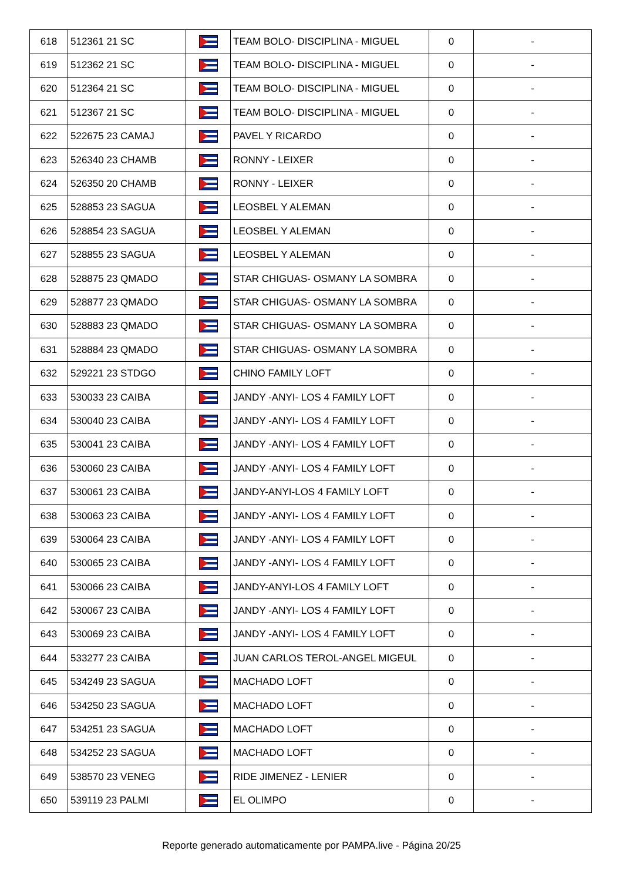| 618 | 512361 21 SC | | TEAM BOLO- DISCIPLINA - MIGUEL | 0 | - |
| 619 | 512362 21 SC | | TEAM BOLO- DISCIPLINA - MIGUEL | 0 | - |
| 620 | 512364 21 SC | | TEAM BOLO- DISCIPLINA - MIGUEL | 0 | - |
| 621 | 512367 21 SC | | TEAM BOLO- DISCIPLINA - MIGUEL | 0 | - |
| 622 | 522675 23 CAMAJ | | PAVEL Y RICARDO | 0 | - |
| 623 | 526340 23 CHAMB | | RONNY - LEIXER | 0 | - |
| 624 | 526350 20 CHAMB | | RONNY - LEIXER | 0 | - |
| 625 | 528853 23 SAGUA | | LEOSBEL Y ALEMAN | 0 | - |
| 626 | 528854 23 SAGUA | | LEOSBEL Y ALEMAN | 0 | - |
| 627 | 528855 23 SAGUA | | LEOSBEL Y ALEMAN | 0 | - |
| 628 | 528875 23 QMADO | | STAR CHIGUAS- OSMANY LA SOMBRA | 0 | - |
| 629 | 528877 23 QMADO | | STAR CHIGUAS- OSMANY LA SOMBRA | 0 | - |
| 630 | 528883 23 QMADO | | STAR CHIGUAS- OSMANY LA SOMBRA | 0 | - |
| 631 | 528884 23 QMADO | | STAR CHIGUAS- OSMANY LA SOMBRA | 0 | - |
| 632 | 529221 23 STDGO | | CHINO FAMILY LOFT | 0 | - |
| 633 | 530033 23 CAIBA | | JANDY -ANYI- LOS 4 FAMILY LOFT | 0 | - |
| 634 | 530040 23 CAIBA | | JANDY -ANYI- LOS 4 FAMILY LOFT | 0 | - |
| 635 | 530041 23 CAIBA | | JANDY -ANYI- LOS 4 FAMILY LOFT | 0 | - |
| 636 | 530060 23 CAIBA | | JANDY -ANYI- LOS 4 FAMILY LOFT | 0 | - |
| 637 | 530061 23 CAIBA | | JANDY-ANYI-LOS 4 FAMILY LOFT | 0 | - |
| 638 | 530063 23 CAIBA | | JANDY -ANYI- LOS 4 FAMILY LOFT | 0 | - |
| 639 | 530064 23 CAIBA | | JANDY -ANYI- LOS 4 FAMILY LOFT | 0 | - |
| 640 | 530065 23 CAIBA | | JANDY -ANYI- LOS 4 FAMILY LOFT | 0 | - |
| 641 | 530066 23 CAIBA | | JANDY-ANYI-LOS 4 FAMILY LOFT | 0 | - |
| 642 | 530067 23 CAIBA | | JANDY -ANYI- LOS 4 FAMILY LOFT | 0 | - |
| 643 | 530069 23 CAIBA | | JANDY -ANYI- LOS 4 FAMILY LOFT | 0 | - |
| 644 | 533277 23 CAIBA | | JUAN CARLOS TEROL-ANGEL MIGEUL | 0 | - |
| 645 | 534249 23 SAGUA | | MACHADO LOFT | 0 | - |
| 646 | 534250 23 SAGUA | | MACHADO LOFT | 0 | - |
| 647 | 534251 23 SAGUA | | MACHADO LOFT | 0 | - |
| 648 | 534252 23 SAGUA | | MACHADO LOFT | 0 | - |
| 649 | 538570 23 VENEG | | RIDE JIMENEZ - LENIER | 0 | - |
| 650 | 539119 23 PALMI | | EL OLIMPO | 0 | - |
Reporte generado automaticamente por PAMPA.live - Página 20/25